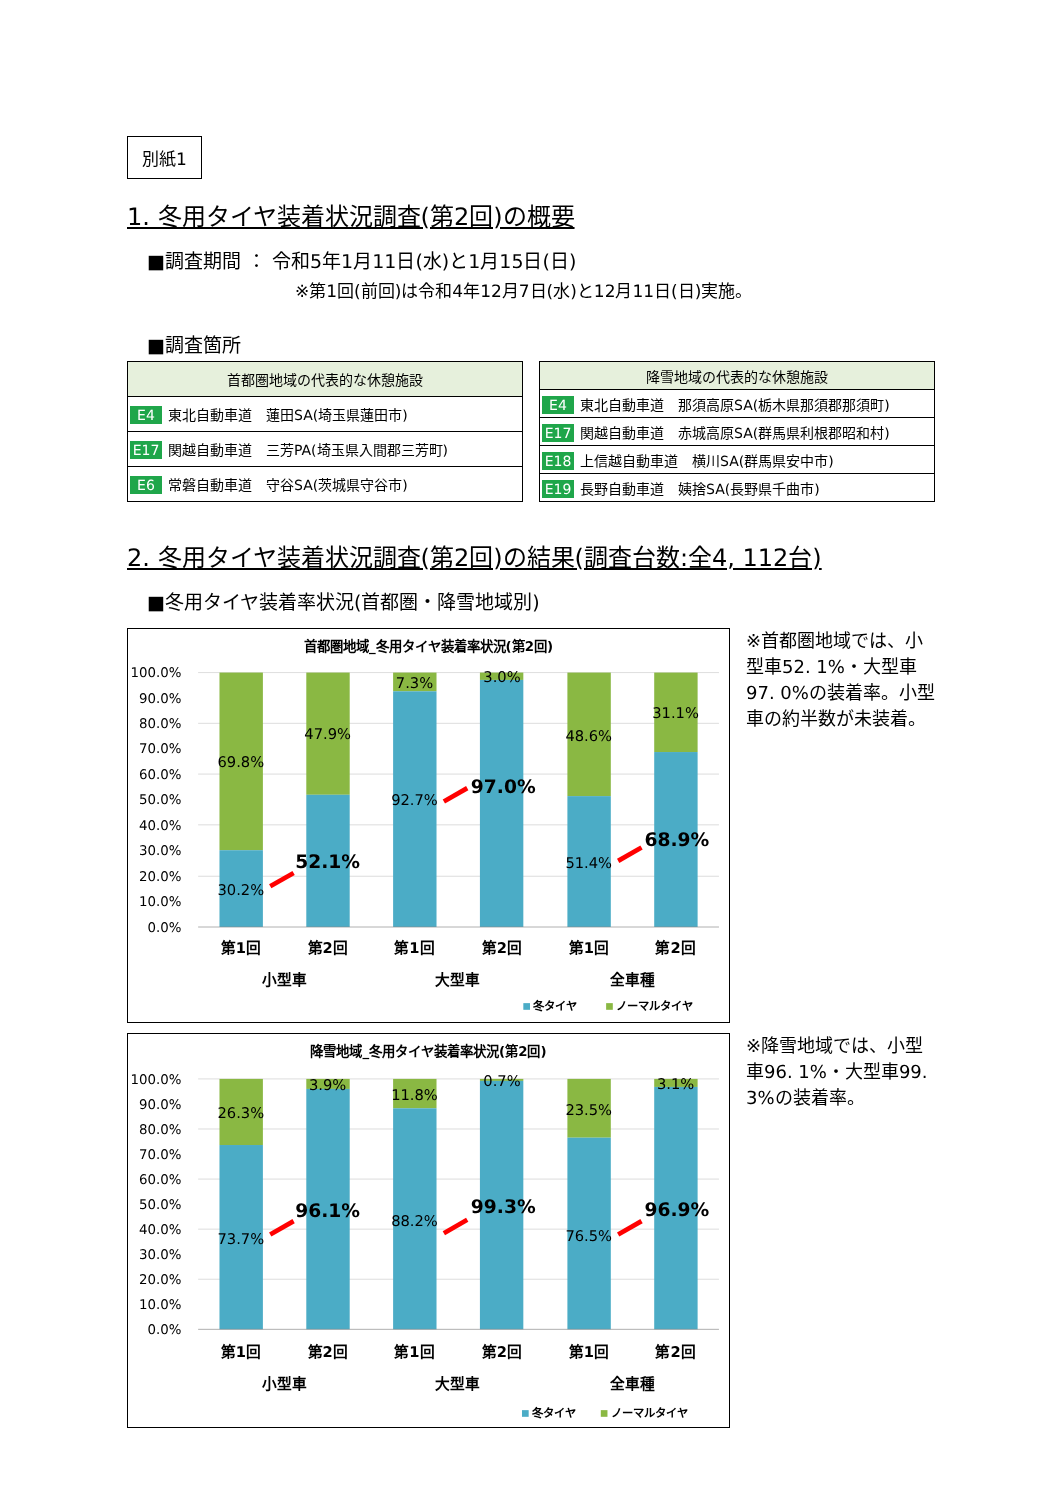別紙1
1. 冬用タイヤ装着状況調査(第2回)の概要
■調査期間 ： 令和5年1月11日(水)と1月15日(日)
※第1回(前回)は令和4年12月7日(水)と12月11日(日)実施。
■調査箇所
| 首都圏地域の代表的な休憩施設 |
| --- |
| E4 東北自動車道 蓮田SA(埼玉県蓮田市) |
| E17 関越自動車道 三芳PA(埼玉県入間郡三芳町) |
| E6 常磐自動車道 守谷SA(茨城県守谷市) |
| 降雪地域の代表的な休憩施設 |
| --- |
| E4 東北自動車道 那須高原SA(栃木県那須郡那須町) |
| E17 関越自動車道 赤城高原SA(群馬県利根郡昭和村) |
| E18 上信越自動車道 横川SA(群馬県安中市) |
| E19 長野自動車道 姨捨SA(長野県千曲市) |
2. 冬用タイヤ装着状況調査(第2回)の結果(調査台数:全4, 112台)
■冬用タイヤ装着率状況(首都圏・降雪地域別)
首都圏地域_冬用タイヤ装着率状況(第2回)
100.0%
90.0%
80.0%
70.0%
60.0%
50.0%
40.0%
30.0%
20.0%
10.0%
0.0%
69.8%
30.2%
47.9%
52.1%
7.3%
92.7%
3.0%
97.0%
48.6%
51.4%
31.1%
68.9%
第1回
第2回
第1回
第2回
第1回
第2回
小型車
大型車
全車種
冬タイヤ
ノーマルタイヤ
※首都圏地域では、小型車52. 1%・大型車97. 0%の装着率。小型車の約半数が未装着。
降雪地域_冬用タイヤ装着率状況(第2回)
100.0%
90.0%
80.0%
70.0%
60.0%
50.0%
40.0%
30.0%
20.0%
10.0%
0.0%
26.3%
73.7%
3.9%
96.1%
11.8%
88.2%
0.7%
99.3%
23.5%
76.5%
3.1%
96.9%
第1回
第2回
第1回
第2回
第1回
第2回
小型車
大型車
全車種
冬タイヤ
ノーマルタイヤ
※降雪地域では、小型車96. 1%・大型車99. 3%の装着率。